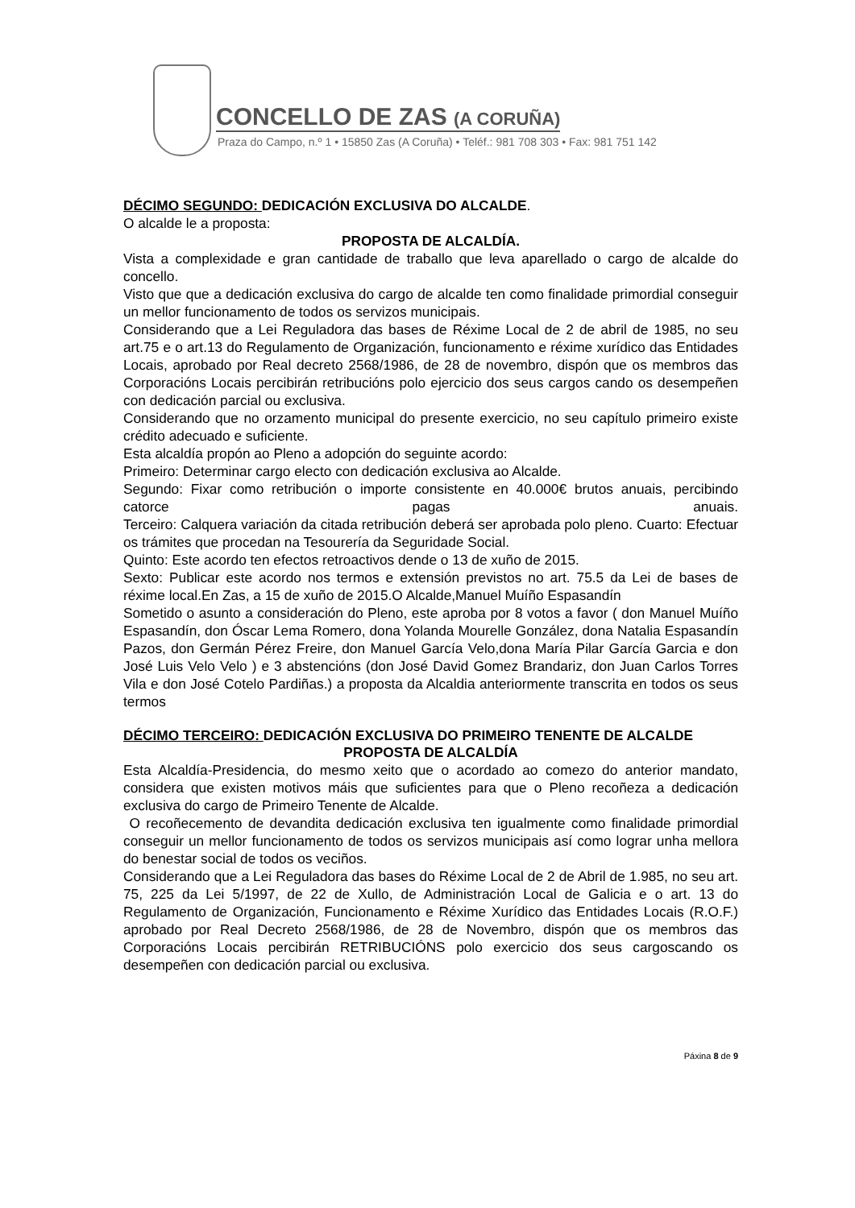CONCELLO DE ZAS (A CORUÑA)
Praza do Campo, n.º 1 • 15850 Zas (A Coruña) • Teléf.: 981 708 303 • Fax: 981 751 142
DÉCIMO SEGUNDO: DEDICACIÓN EXCLUSIVA DO ALCALDE.
O alcalde le a proposta:
PROPOSTA DE ALCALDÍA.
Vista a complexidade e gran cantidade de traballo que leva aparellado o cargo de alcalde do concello.
Visto que que a dedicación exclusiva do cargo de alcalde ten como finalidade primordial conseguir un mellor funcionamento de todos os servizos municipais.
Considerando que a Lei Reguladora das bases de Réxime Local de 2 de abril de 1985, no seu art.75 e o art.13 do Regulamento de Organización, funcionamento e réxime xurídico das Entidades Locais, aprobado por Real decreto 2568/1986, de 28 de novembro, dispón que os membros das Corporacións Locais percibirán retribucións polo ejercicio dos seus cargos cando os desempeñen con dedicación parcial ou exclusiva.
Considerando que no orzamento municipal do presente exercicio, no seu capítulo primeiro existe crédito adecuado e suficiente.
Esta alcaldía propón ao Pleno a adopción do seguinte acordo:
Primeiro: Determinar cargo electo con dedicación exclusiva ao Alcalde.
Segundo: Fixar como retribución o importe consistente en 40.000€ brutos anuais, percibindo catorce pagas anuais.
Terceiro: Calquera variación da citada retribución deberá ser aprobada polo pleno. Cuarto: Efectuar os trámites que procedan na Tesourería da Seguridade Social.
Quinto: Este acordo ten efectos retroactivos dende o 13 de xuño de 2015.
Sexto: Publicar este acordo nos termos e extensión previstos no art. 75.5 da Lei de bases de réxime local.En Zas, a 15 de xuño de 2015.O Alcalde,Manuel Muíño Espasandín
Sometido o asunto a consideración do Pleno, este aproba por 8 votos a favor ( don Manuel Muíño Espasandín, don Óscar Lema Romero, dona Yolanda Mourelle González, dona Natalia Espasandín Pazos, don Germán Pérez Freire, don Manuel García Velo,dona María Pilar García Garcia e don José Luis Velo Velo ) e 3 abstencións (don José David Gomez Brandariz, don Juan Carlos Torres Vila e don José Cotelo Pardiñas.) a proposta da Alcaldia anteriormente transcrita en todos os seus termos
DÉCIMO TERCEIRO: DEDICACIÓN EXCLUSIVA DO PRIMEIRO TENENTE DE ALCALDE
PROPOSTA DE ALCALDÍA
Esta Alcaldía-Presidencia, do mesmo xeito que o acordado ao comezo do anterior mandato, considera que existen motivos máis que suficientes para que o Pleno recoñeza a dedicación exclusiva do cargo de Primeiro Tenente de Alcalde.
O recoñecemento de devandita dedicación exclusiva ten igualmente como finalidade primordial conseguir un mellor funcionamento de todos os servizos municipais así como lograr unha mellora do benestar social de todos os veciños.
Considerando que a Lei Reguladora das bases do Réxime Local de 2 de Abril de 1.985, no seu art. 75, 225 da Lei 5/1997, de 22 de Xullo, de Administración Local de Galicia e o art. 13 do Regulamento de Organización, Funcionamento e Réxime Xurídico das Entidades Locais (R.O.F.) aprobado por Real Decreto 2568/1986, de 28 de Novembro, dispón que os membros das Corporacións Locais percibirán RETRIBUCIÓNS polo exercicio dos seus cargoscando os desempeñen con dedicación parcial ou exclusiva.
Páxina 8 de 9